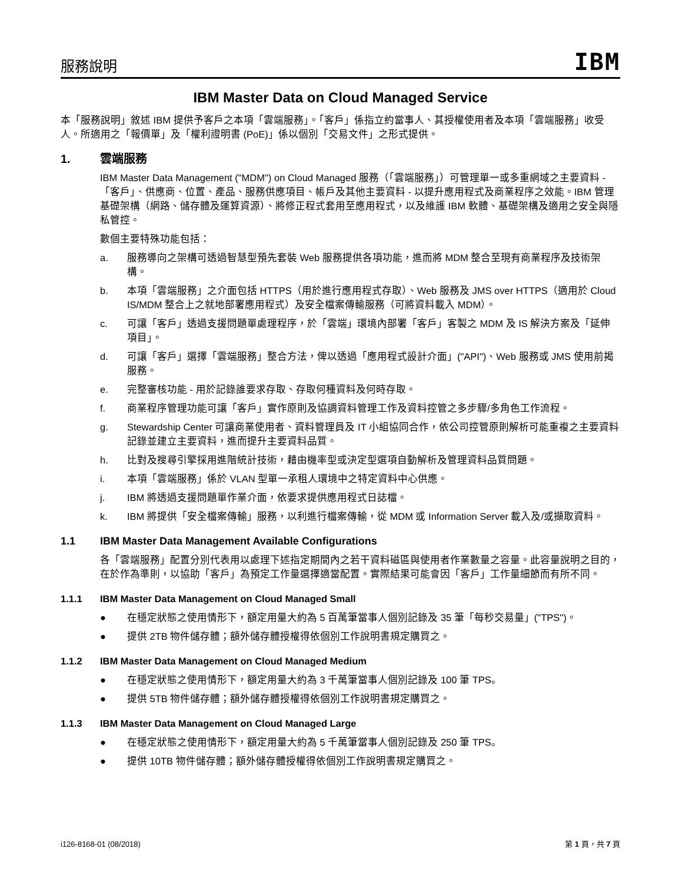服務說明
IBM
IBM Master Data on Cloud Managed Service
本「服務說明」敘述 IBM 提供予客戶之本項「雲端服務」。「客戶」係指立約當事人、其授權使用者及本項「雲端服務」收受人。所適用之「報價單」及「權利證明書 (PoE)」係以個別「交易文件」之形式提供。
1. 雲端服務
IBM Master Data Management ("MDM") on Cloud Managed 服務（「雲端服務」）可管理單一或多重網域之主要資料 -「客戶」、供應商、位置、產品、服務供應項目、帳戶及其他主要資料 - 以提升應用程式及商業程序之效能。IBM 管理基礎架構（網路、儲存體及運算資源）、將修正程式套用至應用程式，以及維護 IBM 軟體、基礎架構及適用之安全與隱私管控。
數個主要特殊功能包括：
a. 服務導向之架構可透過智慧型預先套裝 Web 服務提供各項功能，進而將 MDM 整合至現有商業程序及技術架構。
b. 本項「雲端服務」之介面包括 HTTPS（用於進行應用程式存取）、Web 服務及 JMS over HTTPS（適用於 Cloud IS/MDM 整合上之就地部署應用程式）及安全檔案傳輸服務（可將資料載入 MDM）。
c. 可讓「客戶」透過支援問題單處理程序，於「雲端」環境內部署「客戶」客製之 MDM 及 IS 解決方案及「延伸項目」。
d. 可讓「客戶」選擇「雲端服務」整合方法，俾以透過「應用程式設計介面」("API")、Web 服務或 JMS 使用前揭服務。
e. 完整審核功能 - 用於記錄誰要求存取、存取何種資料及何時存取。
f. 商業程序管理功能可讓「客戶」實作原則及協調資料管理工作及資料控管之多步驟/多角色工作流程。
g. Stewardship Center 可讓商業使用者、資料管理員及 IT 小組協同合作，依公司控管原則解析可能重複之主要資料記錄並建立主要資料，進而提升主要資料品質。
h. 比對及搜尋引擎採用進階統計技術，藉由機率型或決定型選項自動解析及管理資料品質問題。
i. 本項「雲端服務」係於 VLAN 型單一承租人環境中之特定資料中心供應。
j. IBM 將透過支援問題單作業介面，依要求提供應用程式日誌檔。
k. IBM 將提供「安全檔案傳輸」服務，以利進行檔案傳輸，從 MDM 或 Information Server 載入及/或擷取資料。
1.1 IBM Master Data Management Available Configurations
各「雲端服務」配置分別代表用以處理下述指定期間內之若干資料磁區與使用者作業數量之容量。此容量說明之目的，在於作為準則，以協助「客戶」為預定工作量選擇適當配置。實際結果可能會因「客戶」工作量細節而有所不同。
1.1.1 IBM Master Data Management on Cloud Managed Small
● 在穩定狀態之使用情形下，額定用量大約為 5 百萬筆當事人個別記錄及 35 筆「每秒交易量」("TPS")。
● 提供 2TB 物件儲存體；額外儲存體授權得依個別工作說明書規定購買之。
1.1.2 IBM Master Data Management on Cloud Managed Medium
● 在穩定狀態之使用情形下，額定用量大約為 3 千萬筆當事人個別記錄及 100 筆 TPS。
● 提供 5TB 物件儲存體；額外儲存體授權得依個別工作說明書規定購買之。
1.1.3 IBM Master Data Management on Cloud Managed Large
● 在穩定狀態之使用情形下，額定用量大約為 5 千萬筆當事人個別記錄及 250 筆 TPS。
● 提供 10TB 物件儲存體；額外儲存體授權得依個別工作說明書規定購買之。
i126-8168-01 (08/2018) 第 1 頁，共 7 頁